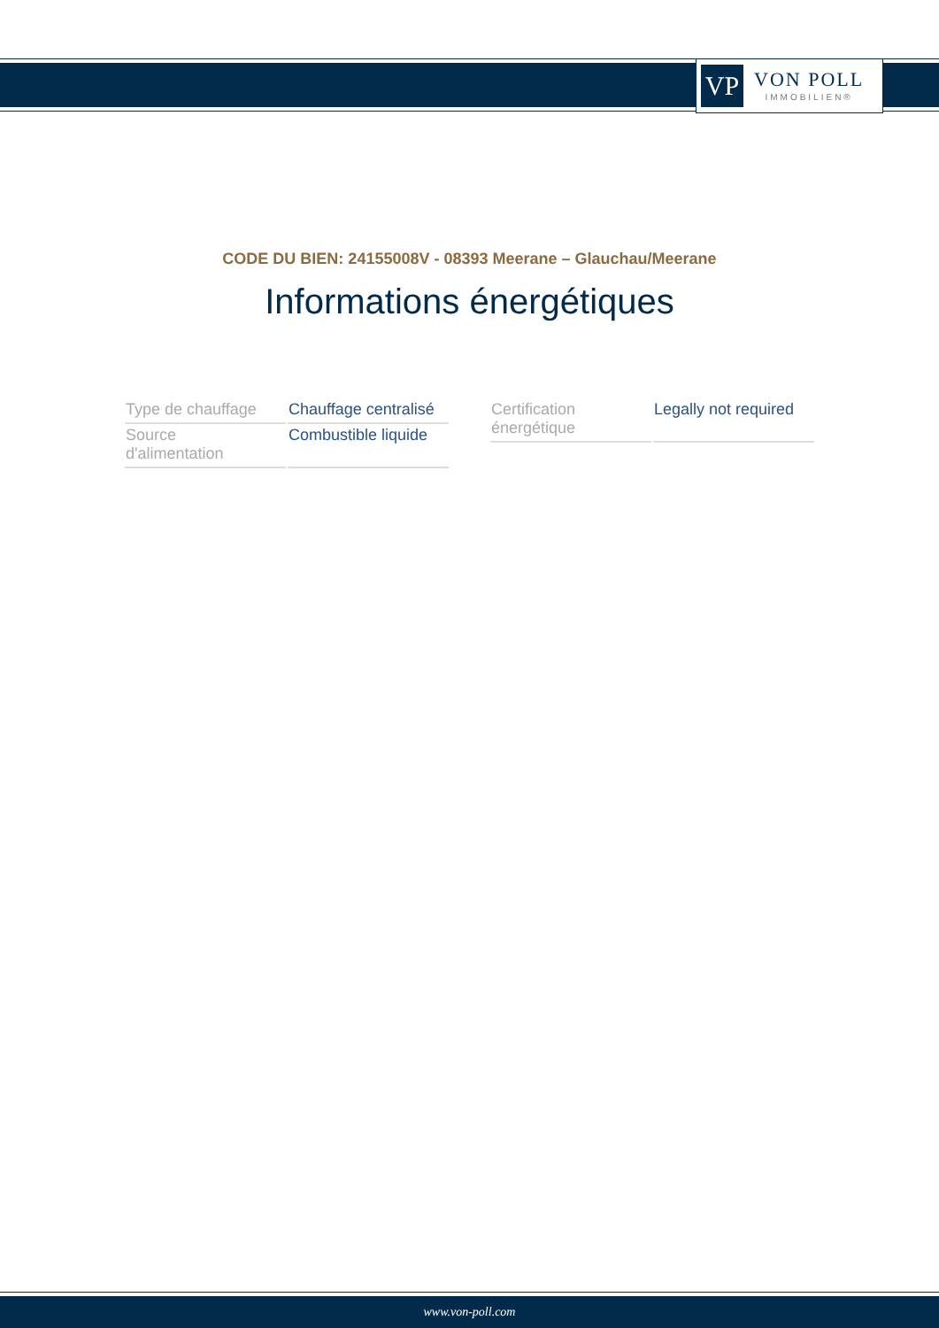VP
VON POLL
IMMOBILIEN®
CODE DU BIEN: 24155008V - 08393 Meerane – Glauchau/Meerane
Informations énergétiques
| Type de chauffage | Chauffage centralisé |
| Source d'alimentation | Combustible liquide |
| Certification énergétique | Legally not required |
www.von-poll.com